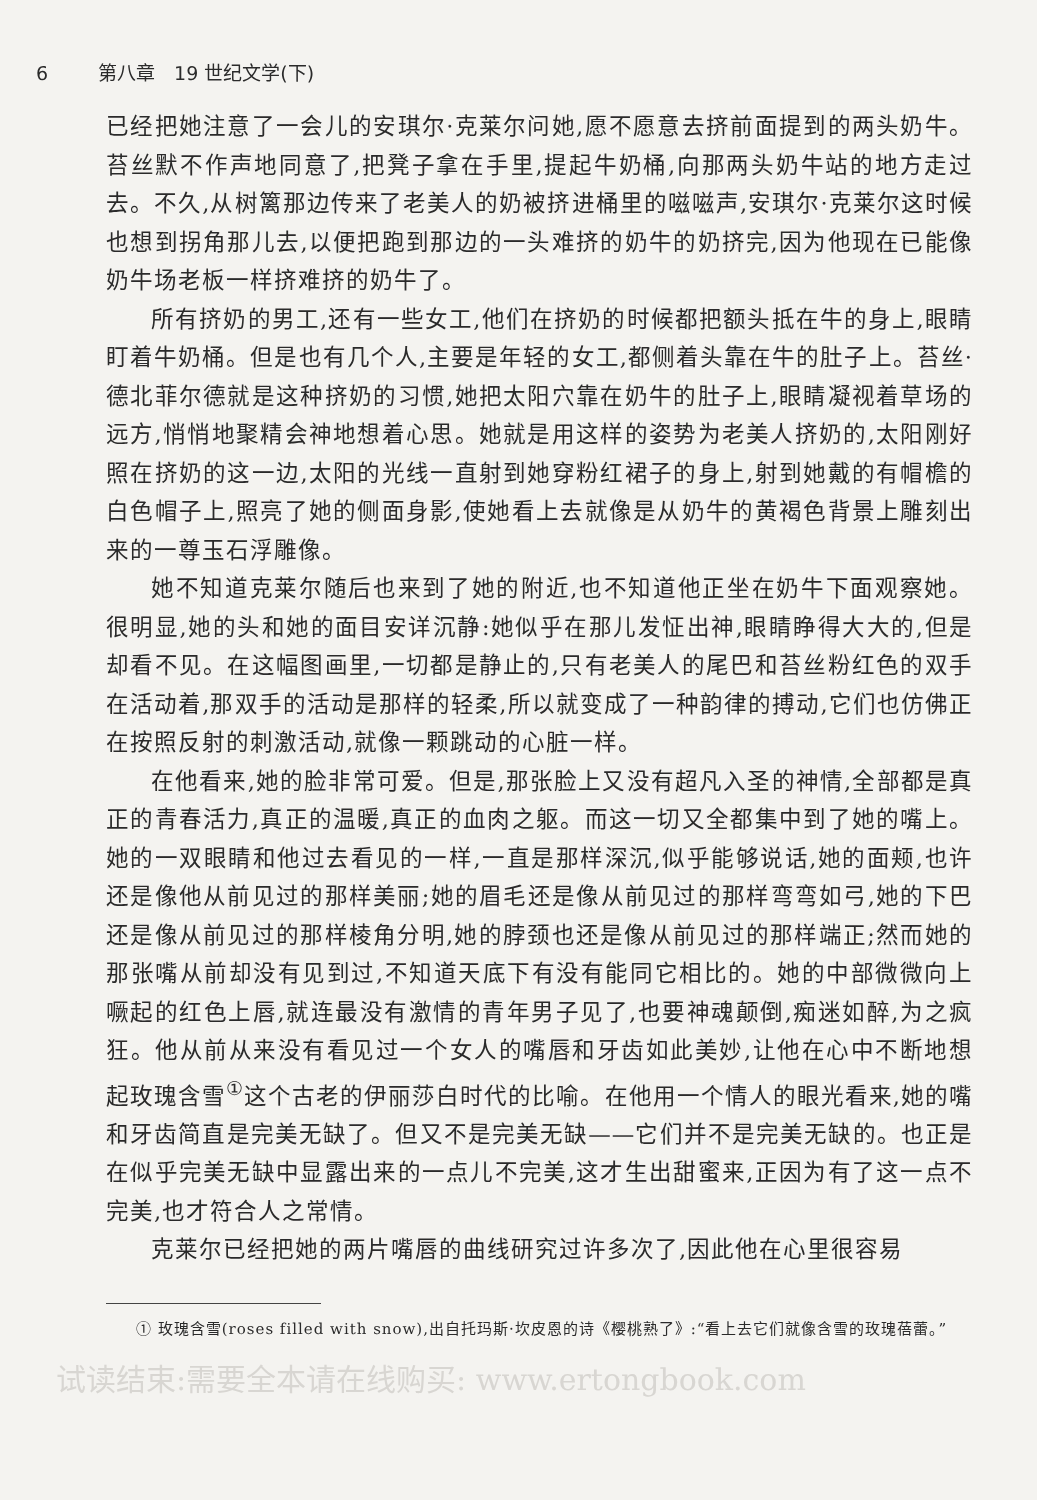6 第八章　19 世纪文学(下)
已经把她注意了一会儿的安琪尔·克莱尔问她,愿不愿意去挤前面提到的两头奶牛。苔丝默不作声地同意了,把凳子拿在手里,提起牛奶桶,向那两头奶牛站的地方走过去。不久,从树篱那边传来了老美人的奶被挤进桶里的嗞嗞声,安琪尔·克莱尔这时候也想到拐角那儿去,以便把跑到那边的一头难挤的奶牛的奶挤完,因为他现在已能像奶牛场老板一样挤难挤的奶牛了。
所有挤奶的男工,还有一些女工,他们在挤奶的时候都把额头抵在牛的身上,眼睛盯着牛奶桶。但是也有几个人,主要是年轻的女工,都侧着头靠在牛的肚子上。苔丝·德北菲尔德就是这种挤奶的习惯,她把太阳穴靠在奶牛的肚子上,眼睛凝视着草场的远方,悄悄地聚精会神地想着心思。她就是用这样的姿势为老美人挤奶的,太阳刚好照在挤奶的这一边,太阳的光线一直射到她穿粉红裙子的身上,射到她戴的有帽檐的白色帽子上,照亮了她的侧面身影,使她看上去就像是从奶牛的黄褐色背景上雕刻出来的一尊玉石浮雕像。
她不知道克莱尔随后也来到了她的附近,也不知道他正坐在奶牛下面观察她。很明显,她的头和她的面目安详沉静:她似乎在那儿发怔出神,眼睛睁得大大的,但是却看不见。在这幅图画里,一切都是静止的,只有老美人的尾巴和苔丝粉红色的双手在活动着,那双手的活动是那样的轻柔,所以就变成了一种韵律的搏动,它们也仿佛正在按照反射的刺激活动,就像一颗跳动的心脏一样。
在他看来,她的脸非常可爱。但是,那张脸上又没有超凡入圣的神情,全部都是真正的青春活力,真正的温暖,真正的血肉之躯。而这一切又全都集中到了她的嘴上。她的一双眼睛和他过去看见的一样,一直是那样深沉,似乎能够说话,她的面颊,也许还是像他从前见过的那样美丽;她的眉毛还是像从前见过的那样弯弯如弓,她的下巴还是像从前见过的那样棱角分明,她的脖颈也还是像从前见过的那样端正;然而她的那张嘴从前却没有见到过,不知道天底下有没有能同它相比的。她的中部微微向上噘起的红色上唇,就连最没有激情的青年男子见了,也要神魂颠倒,痴迷如醉,为之疯狂。他从前从来没有看见过一个女人的嘴唇和牙齿如此美妙,让他在心中不断地想起玫瑰含雪<sup>①</sup>这个古老的伊丽莎白时代的比喻。在他用一个情人的眼光看来,她的嘴和牙齿简直是完美无缺了。但又不是完美无缺——它们并不是完美无缺的。也正是在似乎完美无缺中显露出来的一点儿不完美,这才生出甜蜜来,正因为有了这一点不完美,也才符合人之常情。
克莱尔已经把她的两片嘴唇的曲线研究过许多次了,因此他在心里很容易
① 玫瑰含雪(roses filled with snow),出自托玛斯·坎皮恩的诗《樱桃熟了》:“看上去它们就像含雪的玫瑰蓓蕾。”
试读结束:需要全本请在线购买: www.ertongbook.com